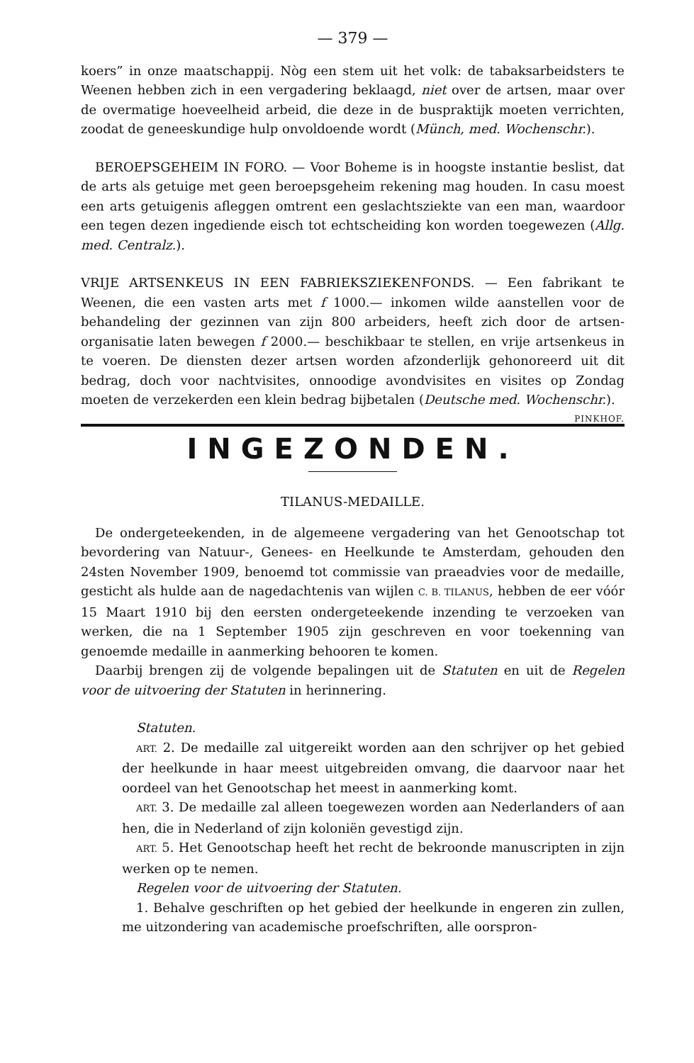— 379 —
koers” in onze maatschappij. Nòg een stem uit het volk: de tabaksarbeidsters te Weenen hebben zich in een vergadering beklaagd, niet over de artsen, maar over de overmatige hoeveelheid arbeid, die deze in de buspraktijk moeten verrichten, zoodat de geneeskundige hulp onvoldoende wordt (Münch, med. Wochenschr.).
BEROEPSGEHEIM IN FORO. — Voor Boheme is in hoogste instantie beslist, dat de arts als getuige met geen beroepsgeheim rekening mag houden. In casu moest een arts getuigenis afleggen omtrent een geslachtsziekte van een man, waardoor een tegen dezen ingediende eisch tot echtscheiding kon worden toegewezen (Allg. med. Centralz.).
VRIJE ARTSENKEUS IN EEN FABRIEKSZIEKENFONDS. — Een fabrikant te Weenen, die een vasten arts met f 1000.— inkomen wilde aanstellen voor de behandeling der gezinnen van zijn 800 arbeiders, heeft zich door de artsen-organisatie laten bewegen f 2000.— beschikbaar te stellen, en vrije artsenkeus in te voeren. De diensten dezer artsen worden afzonderlijk gehonoreerd uit dit bedrag, doch voor nachtvisites, onnoodige avondvisites en visites op Zondag moeten de verzekerden een klein bedrag bijbetalen (Deutsche med. Wochenschr.). PINKHOF.
INGEZONDEN.
TILANUS-MEDAILLE.
De ondergeteekenden, in de algemeene vergadering van het Genootschap tot bevordering van Natuur-, Genees- en Heelkunde te Amsterdam, gehouden den 24sten November 1909, benoemd tot commissie van praeadvies voor de medaille, gesticht als hulde aan de nagedachtenis van wijlen C. B. TILANUS, hebben de eer vóór 15 Maart 1910 bij den eersten ondergeteekende inzending te verzoeken van werken, die na 1 September 1905 zijn geschreven en voor toekenning van genoemde medaille in aanmerking behooren te komen.
Daarbij brengen zij de volgende bepalingen uit de Statuten en uit de Regelen voor de uitvoering der Statuten in herinnering.
Statuten.
ART. 2. De medaille zal uitgereikt worden aan den schrijver op het gebied der heelkunde in haar meest uitgebreiden omvang, die daarvoor naar het oordeel van het Genootschap het meest in aanmerking komt.
ART. 3. De medaille zal alleen toegewezen worden aan Nederlanders of aan hen, die in Nederland of zijn koloniën gevestigd zijn.
ART. 5. Het Genootschap heeft het recht de bekroonde manuscripten in zijn werken op te nemen.
Regelen voor de uitvoering der Statuten.
1. Behalve geschriften op het gebied der heelkunde in engeren zin zullen, me uitzondering van academische proefschriften, alle oorspron-